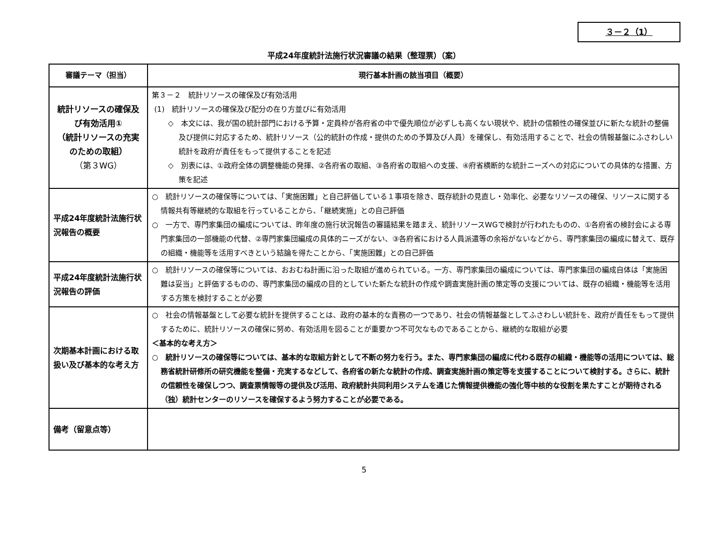３－２（1）
平成24年度統計法施行状況審議の結果（整理票）（案）
| 審議テーマ（担当） | 現行基本計画の該当項目（概要） | |
| --- | --- | --- |
| 統計リソースの確保及び有効活用① （統計リソースの充実のための取組） （第３WG） | 第３－２ 統計リソースの確保及び有効活用 (1) 統計リソースの確保及び配分の在り方並びに有効活用 ◇ 本文には、我が国の統計部門における予算・定員枠が各府省の中で優先順位が必ずしも高くない現状や、統計の信頼性の確保並びに新たな統計の整備及び提供に対応するため、統計リソース（公的統計の作成・提供のための予算及び人員）を確保し、有効活用することで、社会の情報基盤にふさわしい統計を政府が責任をもって提供することを記述 ◇ 別表には、①政府全体の調整機能の発揮、②各府省の取組、③各府省の取組への支援、④府省横断的な統計ニーズへの対応についての具体的な措置、方策を記述 | |
| 平成24年度統計法施行状況報告の概要 | | ○ 統計リソースの確保等については、「実施困難」と自己評価している１事項を除き、既存統計の見直し・効率化、必要なリソースの確保、リソースに関する情報共有等継続的な取組を行っていることから、「継続実施」との自己評価 ○ 一方で、専門家集団の編成については、昨年度の施行状況報告の審議結果を踏まえ、統計リソースWGで検討が行われたものの、①各府省の検討会による専門家集団の一部機能の代替、②専門家集団編成の具体的ニーズがない、③各府省における人員派遣等の余裕がないなどから、専門家集団の編成に替えて、既存の組織・機能等を活用すべきという結論を得たことから、「実施困難」との自己評価 |
| 平成24年度統計法施行状況報告の評価 | | ○ 統計リソースの確保等については、おおむね計画に沿った取組が進められている。一方、専門家集団の編成については、専門家集団の編成自体は「実施困難は妥当」と評価するものの、専門家集団の編成の目的としていた新たな統計の作成や調査実施計画の策定等の支援については、既存の組織・機能等を活用する方策を検討することが必要 |
| 次期基本計画における取扱い及び基本的な考え方 | | ○ 社会の情報基盤として必要な統計を提供することは、政府の基本的な責務の一つであり、社会の情報基盤としてふさわしい統計を、政府が責任をもって提供するために、統計リソースの確保に努め、有効活用を図ることが重要かつ不可欠なものであることから、継続的な取組が必要 ＜基本的な考え方＞ ○ 統計リソースの確保等については、基本的な取組方針として不断の努力を行う。また、専門家集団の編成に代わる既存の組織・機能等の活用については、総務省統計研修所の研究機能を整備・充実するなどして、各府省の新たな統計の作成、調査実施計画の策定等を支援することについて検討する。さらに、統計の信頼性を確保しつつ、調査票情報等の提供及び活用、政府統計共同利用システムを通じた情報提供機能の強化等中核的な役割を果たすことが期待される（独）統計センターのリソースを確保するよう努力することが必要である。 |
| 備考（留意点等） | | |
5